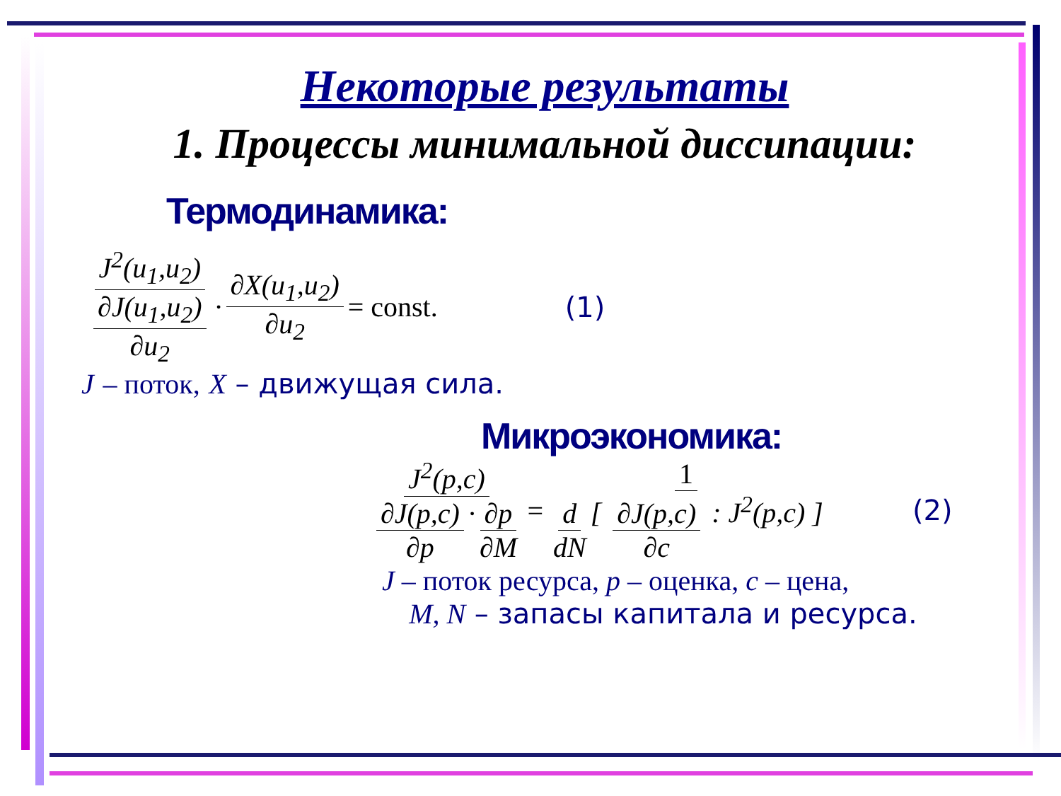Некоторые результаты
1. Процессы минимальной диссипации:
Термодинамика:
J<sup>2</sup>(u<sub>1</sub>,u<sub>2</sub>) ∂J(u<sub>1</sub>,u<sub>2</sub>) ∂u<sub>2</sub> · ∂X(u<sub>1</sub>,u<sub>2</sub>) ∂u<sub>2</sub> = const. (1)
J – поток, X – движущая сила.
Микроэкономика:
J<sup>2</sup>(p,c) ∂J(p,c) ∂p · ∂p ∂M = 1 d dN [ ∂J(p,c) ∂c : J<sup>2</sup>(p,c) ] (2)
J – поток ресурса, p – оценка, c – цена,
M, N – запасы капитала и ресурса.